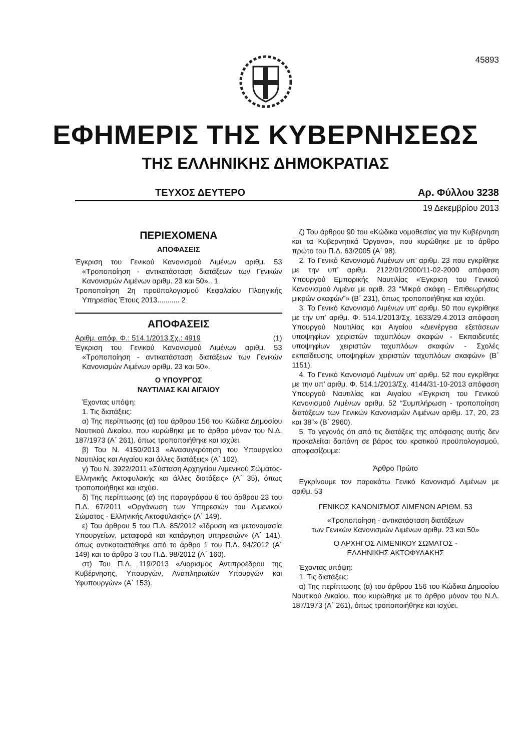45893
ΕΦΗΜΕΡΙΣ ΤΗΣ ΚΥΒΕΡΝΗΣΕΩΣ
ΤΗΣ ΕΛΛΗΝΙΚΗΣ ΔΗΜΟΚΡΑΤΙΑΣ
ΤΕΥΧΟΣ ΔΕΥΤΕΡΟ Αρ. Φύλλου 3238
19 Δεκεμβρίου 2013
ΠΕΡΙΕΧΟΜΕΝΑ
ΑΠΟΦΑΣΕΙΣ
Έγκριση του Γενικού Κανονισμού Λιμένων αριθμ. 53 «Τροποποίηση - αντικατάσταση διατάξεων των Γενικών Κανονισμών Λιμένων αριθμ. 23 και 50».. 1
Τροποποίηση 2η προϋπολογισμού Κεφαλαίου Πλοηγικής Υπηρεσίας Έτους 2013........... 2
ΑΠΟΦΑΣΕΙΣ
Αριθμ. απόφ. Φ.: 514.1/2013.Σχ.: 4919 (1)
Έγκριση του Γενικού Κανονισμού Λιμένων αριθμ. 53 «Τροποποίηση - αντικατάσταση διατάξεων των Γενικών Κανονισμών Λιμένων αριθμ. 23 και 50».
Ο ΥΠΟΥΡΓΟΣ
ΝΑΥΤΙΛΙΑΣ ΚΑΙ ΑΙΓΑΙΟΥ
Έχοντας υπόψη:
1. Τις διατάξεις:
α) Της περίπτωσης (α) του άρθρου 156 του Κώδικα Δημοσίου Ναυτικού Δικαίου, που κυρώθηκε με το άρθρο μόνον του Ν.Δ. 187/1973 (Α΄ 261), όπως τροποποιήθηκε και ισχύει.
β) Του Ν. 4150/2013 «Ανασυγκρότηση του Υπουργείου Ναυτιλίας και Αιγαίου και άλλες διατάξεις» (Α΄ 102).
γ) Του Ν. 3922/2011 «Σύσταση Αρχηγείου Λιμενικού Σώματος-Ελληνικής Ακτοφυλακής και άλλες διατάξεις» (Α΄ 35), όπως τροποποιήθηκε και ισχύει.
δ) Της περίπτωσης (α) της παραγράφου 6 του άρθρου 23 του Π.Δ. 67/2011 «Οργάνωση των Υπηρεσιών του Λιμενικού Σώματος - Ελληνικής Ακτοφυλακής» (Α΄ 149).
ε) Του άρθρου 5 του Π.Δ. 85/2012 «Ίδρυση και μετονομασία Υπουργείων, μεταφορά και κατάργηση υπηρεσιών» (Α΄ 141), όπως αντικαταστάθηκε από το άρθρο 1 του Π.Δ. 94/2012 (Α΄ 149) και το άρθρο 3 του Π.Δ. 98/2012 (Α΄ 160).
στ) Του Π.Δ. 119/2013 «Διορισμός Αντιπροέδρου της Κυβέρνησης, Υπουργών, Αναπληρωτών Υπουργών και Υφυπουργών» (Α΄ 153).
ζ) Του άρθρου 90 του «Κώδικα νομοθεσίας για την Κυβέρνηση και τα Κυβερνητικά Όργανα», που κυρώθηκε με το άρθρο πρώτο του Π.Δ. 63/2005 (Α΄ 98).
2. Το Γενικό Κανονισμό Λιμένων υπ’ αριθμ. 23 που εγκρίθηκε με την υπ’ αριθμ. 2122/01/2000/11-02-2000 απόφαση Υπουργού Εμπορικής Ναυτιλίας «Έγκριση του Γενικού Κανονισμού Λιμένα με αριθ. 23 “Μικρά σκάφη - Επιθεωρήσεις μικρών σκαφών”» (Β΄ 231), όπως τροποποιήθηκε και ισχύει.
3. Το Γενικό Κανονισμό Λιμένων υπ’ αριθμ. 50 που εγκρίθηκε με την υπ’ αριθμ. Φ. 514.1/2013/Σχ. 1633/29.4.2013 απόφαση Υπουργού Ναυτιλίας και Αιγαίου «Διενέργεια εξετάσεων υποψηφίων χειριστών ταχυπλόων σκαφών - Εκπαιδευτές υποψηφίων χειριστών ταχυπλόων σκαφών - Σχολές εκπαίδευσης υποψηφίων χειριστών ταχυπλόων σκαφών» (Β΄ 1151).
4. Το Γενικό Κανονισμό Λιμένων υπ’ αριθμ. 52 που εγκρίθηκε με την υπ’ αριθμ. Φ. 514.1/2013/Σχ. 4144/31-10-2013 απόφαση Υπουργού Ναυτιλίας και Αιγαίου «Έγκριση του Γενικού Κανονισμού Λιμένων αριθμ. 52 “Συμπλήρωση - τροποποίηση διατάξεων των Γενικών Κανονισμών Λιμένων αριθμ. 17, 20, 23 και 38”» (Β΄ 2960).
5. Το γεγονός ότι από τις διατάξεις της απόφασης αυτής δεν προκαλείται δαπάνη σε βάρος του κρατικού προϋπολογισμού, αποφασίζουμε:
Άρθρο Πρώτο
Εγκρίνουμε τον παρακάτω Γενικό Κανονισμό Λιμένων με αριθμ. 53
ΓΕΝΙΚΟΣ ΚΑΝΟΝΙΣΜΟΣ ΛΙΜΕΝΩΝ ΑΡΙΘΜ. 53
«Τροποποίηση - αντικατάσταση διατάξεων
των Γενικών Κανονισμών Λιμένων αριθμ. 23 και 50»
Ο ΑΡΧΗΓΟΣ ΛΙΜΕΝΙΚΟΥ ΣΩΜΑΤΟΣ -
ΕΛΛΗΝΙΚΗΣ ΑΚΤΟΦΥΛΑΚΗΣ
Έχοντας υπόψη:
1. Τις διατάξεις:
α) Της περίπτωσης (α) του άρθρου 156 του Κώδικα Δημοσίου Ναυτικού Δικαίου, που κυρώθηκε με το άρθρο μόνον του Ν.Δ. 187/1973 (Α΄ 261), όπως τροποποιήθηκε και ισχύει.